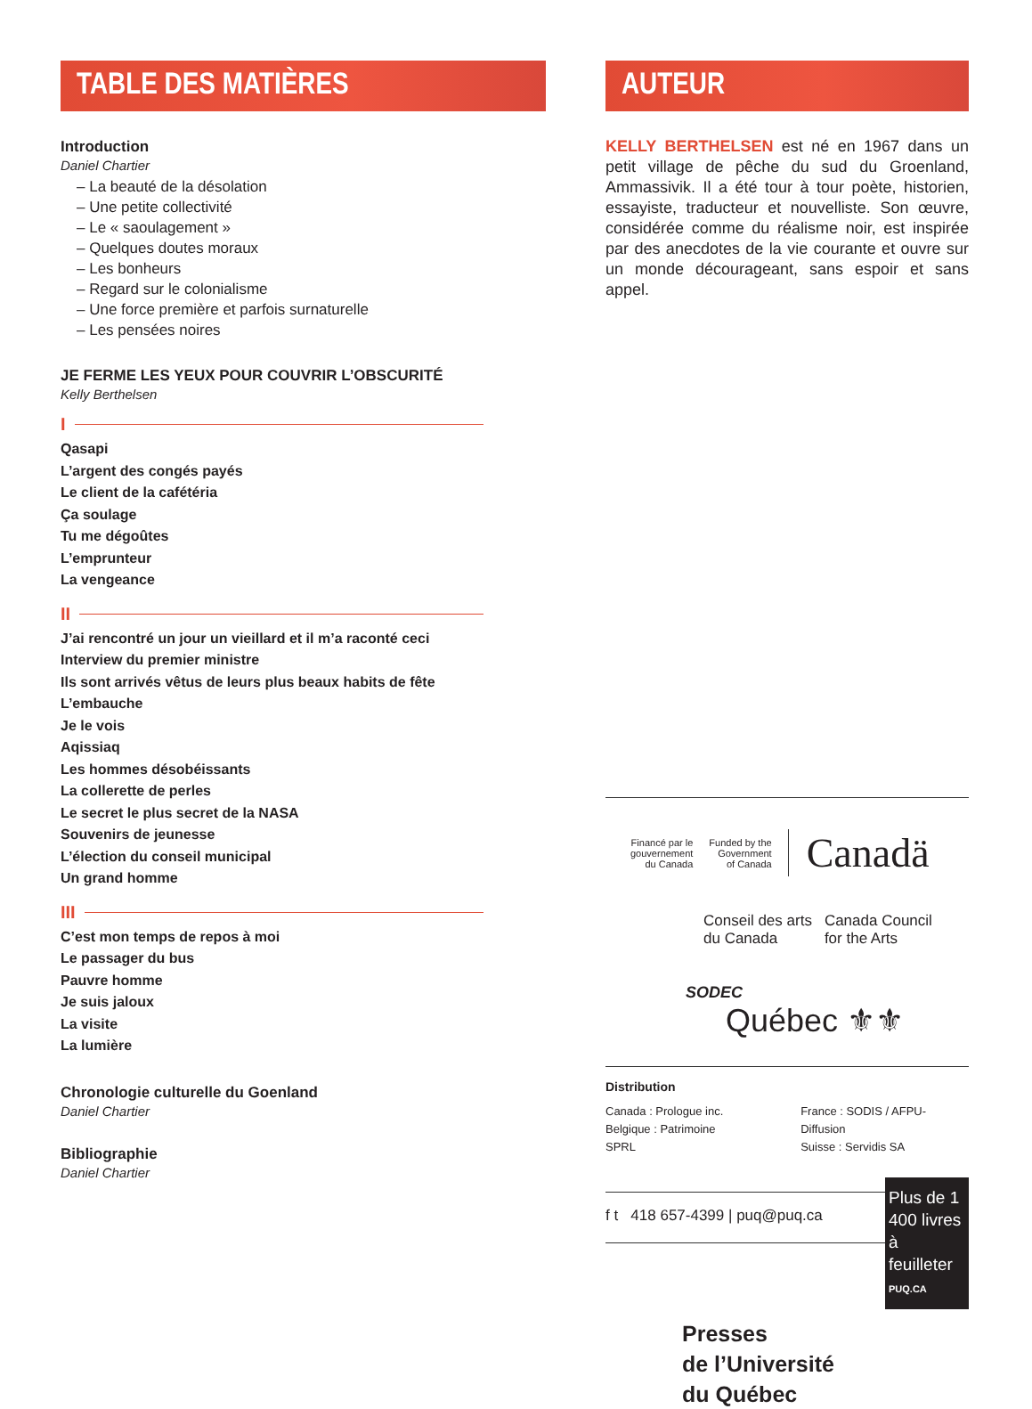TABLE DES MATIÈRES
Introduction
Daniel Chartier
– La beauté de la désolation
– Une petite collectivité
– Le « saoulagement »
– Quelques doutes moraux
– Les bonheurs
– Regard sur le colonialisme
– Une force première et parfois surnaturelle
– Les pensées noires
JE FERME LES YEUX POUR COUVRIR L’OBSCURITÉ
Kelly Berthelsen
I
Qasapi
L’argent des congés payés
Le client de la cafétéria
Ça soulage
Tu me dégoûtes
L’emprunteur
La vengeance
II
J’ai rencontré un jour un vieillard et il m’a raconté ceci
Interview du premier ministre
Ils sont arrivés vêtus de leurs plus beaux habits de fête
L’embauche
Je le vois
Aqissiaq
Les hommes désobéissants
La collerette de perles
Le secret le plus secret de la NASA
Souvenirs de jeunesse
L’élection du conseil municipal
Un grand homme
III
C’est mon temps de repos à moi
Le passager du bus
Pauvre homme
Je suis jaloux
La visite
La lumière
Chronologie culturelle du Goenland
Daniel Chartier
Bibliographie
Daniel Chartier
AUTEUR
KELLY BERTHELSEN est né en 1967 dans un petit village de pêche du sud du Groenland, Ammassivik. Il a été tour à tour poète, historien, essayiste, traducteur et nouvelliste. Son œuvre, considérée comme du réalisme noir, est inspirée par des anecdotes de la vie courante et ouvre sur un monde décourageant, sans espoir et sans appel.
Financé par le
gouvernement
du Canada
Funded by the
Government
of Canada
Canadä
Conseil des arts
du Canada
Canada Council
for the Arts
SODEC
Québec ⚜⚜
Distribution
Canada : Prologue inc.
Belgique : Patrimoine SPRL
France : SODIS / AFPU-Diffusion
Suisse : Servidis SA
f t 418 657-4399 | puq@puq.ca
Plus de 1 400 livres à feuilleter
PUQ.CA
Presses
de l’Université
du Québec